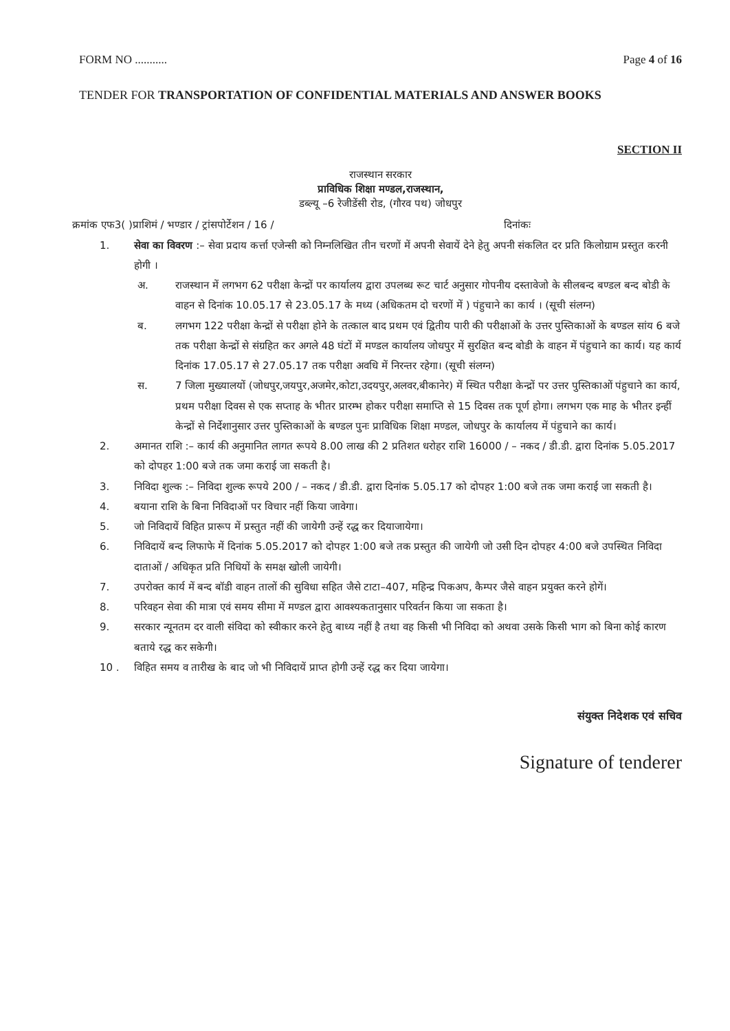FORM NO ........... Page 4 of 16
TENDER FOR TRANSPORTATION OF CONFIDENTIAL MATERIALS AND ANSWER BOOKS
SECTION II
राजस्थान सरकार
प्राविधिक शिक्षा मण्डल,राजस्थान,
डब्ल्यू –6 रेजीडेंसी रोड, (गौरव पथ) जोधपुर
क्रमांक एफ3( )प्राशिमं / भण्डार / ट्रांसपोर्टेशन / 16 / दिनांकः
1. सेवा का विवरण :– सेवा प्रदाय कर्त्ता एजेन्सी को निम्नलिखित तीन चरणों में अपनी सेवायें देने हेतु अपनी संकलित दर प्रति किलोग्राम प्रस्तुत करनी होगी ।
अ. राजस्थान में लगभग 62 परीक्षा केन्द्रों पर कार्यालय द्वारा उपलब्ध रूट चार्ट अनुसार गोपनीय दस्तावेजो के सीलबन्द बण्डल बन्द बोडी के वाहन से दिनांक 10.05.17 से 23.05.17 के मध्य (अधिकतम दो चरणों में ) पंहुचाने का कार्य । (सूची संलग्न)
ब. लगभग 122 परीक्षा केन्द्रों से परीक्षा होने के तत्काल बाद प्रथम एवं द्वितीय पारी की परीक्षाओं के उत्तर पुस्तिकाओं के बण्डल सांय 6 बजे तक परीक्षा केन्द्रों से संग्रहित कर अगले 48 घंटों में मण्डल कार्यालय जोधपुर में सुरक्षित बन्द बोडी के वाहन में पंहुचाने का कार्य। यह कार्य दिनांक 17.05.17 से 27.05.17 तक परीक्षा अवधि में निरन्तर रहेगा। (सूची संलग्न)
स. 7 जिला मुख्यालयों (जोधपुर,जयपुर,अजमेर,कोटा,उदयपुर,अलवर,बीकानेर) में स्थित परीक्षा केन्द्रों पर उत्तर पुस्तिकाओं पंहुचाने का कार्य, प्रथम परीक्षा दिवस से एक सप्ताह के भीतर प्रारम्भ होकर परीक्षा समाप्ति से 15 दिवस तक पूर्ण होगा। लगभग एक माह के भीतर इन्हीं केन्द्रों से निर्देशानुसार उत्तर पुस्तिकाओं के बण्डल पुनः प्राविधिक शिक्षा मण्डल, जोधपुर के कार्यालय में पंहुचाने का कार्य।
2. अमानत राशि :– कार्य की अनुमानित लागत रूपये 8.00 लाख की 2 प्रतिशत धरोहर राशि 16000 / – नकद / डी.डी. द्वारा दिनांक 5.05.2017 को दोपहर 1:00 बजे तक जमा कराई जा सकती है।
3. निविदा शुल्क :– निविदा शुल्क रूपये 200 / – नकद / डी.डी. द्वारा दिनांक 5.05.17 को दोपहर 1:00 बजे तक जमा कराई जा सकती है।
4. बयाना राशि के बिना निविदाओं पर विचार नहीं किया जावेगा।
5. जो निविदायें विहित प्रारूप में प्रस्तुत नहीं की जायेगी उन्हें रद्ध कर दियाजायेगा।
6. निविदायें बन्द लिफाफे में दिनांक 5.05.2017 को दोपहर 1:00 बजे तक प्रस्तुत की जायेगी जो उसी दिन दोपहर 4:00 बजे उपस्थित निविदा दाताओं / अधिकृत प्रति निधियों के समक्ष खोली जायेगी।
7. उपरोक्त कार्य में बन्द बॉडी वाहन तालों की सुविधा सहित जैसे टाटा–407, महिन्द्र पिकअप, कैम्पर जैसे वाहन प्रयुक्त करने होगें।
8. परिवहन सेवा की मात्रा एवं समय सीमा में मण्डल द्वारा आवश्यकतानुसार परिवर्तन किया जा सकता है।
9. सरकार न्यूनतम दर वाली संविदा को स्वीकार करने हेतु बाध्य नहीं है तथा वह किसी भी निविदा को अथवा उसके किसी भाग को बिना कोई कारण बताये रद्ध कर सकेगी।
10 . विहित समय व तारीख के बाद जो भी निविदायें प्राप्त होगी उन्हें रद्ध कर दिया जायेगा।
संयुक्त निदेशक एवं सचिव
Signature of tenderer